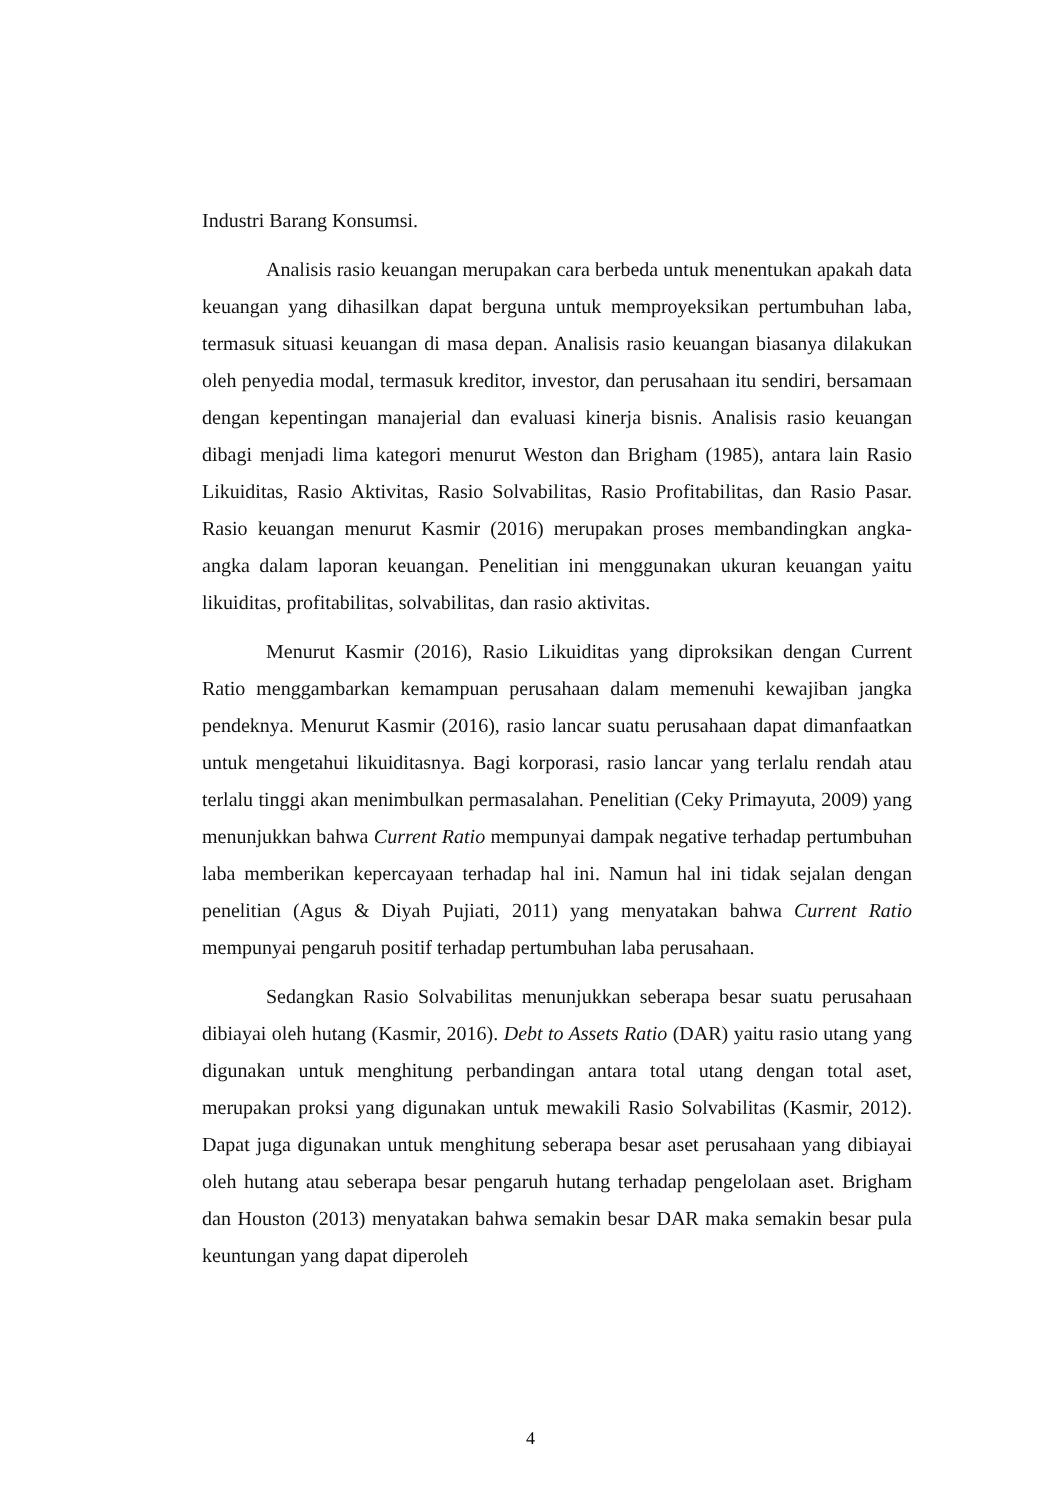Industri Barang Konsumsi.
Analisis rasio keuangan merupakan cara berbeda untuk menentukan apakah data keuangan yang dihasilkan dapat berguna untuk memproyeksikan pertumbuhan laba, termasuk situasi keuangan di masa depan. Analisis rasio keuangan biasanya dilakukan oleh penyedia modal, termasuk kreditor, investor, dan perusahaan itu sendiri, bersamaan dengan kepentingan manajerial dan evaluasi kinerja bisnis. Analisis rasio keuangan dibagi menjadi lima kategori menurut Weston dan Brigham (1985), antara lain Rasio Likuiditas, Rasio Aktivitas, Rasio Solvabilitas, Rasio Profitabilitas, dan Rasio Pasar. Rasio keuangan menurut Kasmir (2016) merupakan proses membandingkan angka-angka dalam laporan keuangan. Penelitian ini menggunakan ukuran keuangan yaitu likuiditas, profitabilitas, solvabilitas, dan rasio aktivitas.
Menurut Kasmir (2016), Rasio Likuiditas yang diproksikan dengan Current Ratio menggambarkan kemampuan perusahaan dalam memenuhi kewajiban jangka pendeknya. Menurut Kasmir (2016), rasio lancar suatu perusahaan dapat dimanfaatkan untuk mengetahui likuiditasnya. Bagi korporasi, rasio lancar yang terlalu rendah atau terlalu tinggi akan menimbulkan permasalahan. Penelitian (Ceky Primayuta, 2009) yang menunjukkan bahwa Current Ratio mempunyai dampak negative terhadap pertumbuhan laba memberikan kepercayaan terhadap hal ini. Namun hal ini tidak sejalan dengan penelitian (Agus & Diyah Pujiati, 2011) yang menyatakan bahwa Current Ratio mempunyai pengaruh positif terhadap pertumbuhan laba perusahaan.
Sedangkan Rasio Solvabilitas menunjukkan seberapa besar suatu perusahaan dibiayai oleh hutang (Kasmir, 2016). Debt to Assets Ratio (DAR) yaitu rasio utang yang digunakan untuk menghitung perbandingan antara total utang dengan total aset, merupakan proksi yang digunakan untuk mewakili Rasio Solvabilitas (Kasmir, 2012). Dapat juga digunakan untuk menghitung seberapa besar aset perusahaan yang dibiayai oleh hutang atau seberapa besar pengaruh hutang terhadap pengelolaan aset. Brigham dan Houston (2013) menyatakan bahwa semakin besar DAR maka semakin besar pula keuntungan yang dapat diperoleh
4